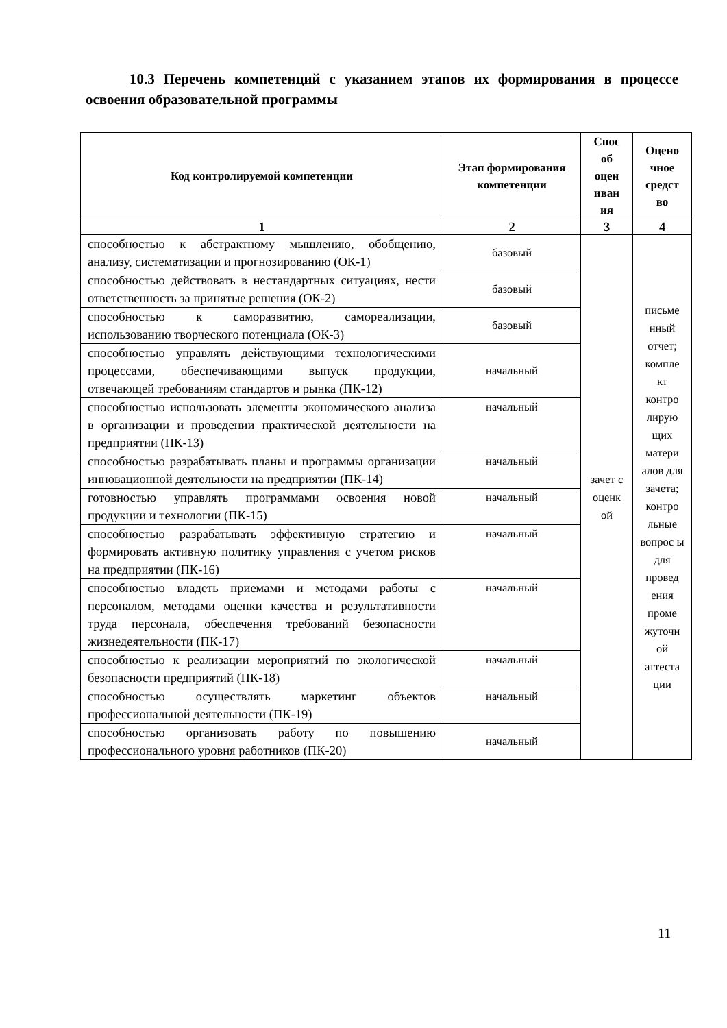10.3 Перечень компетенций с указанием этапов их формирования в процессе освоения образовательной программы
| Код контролируемой компетенции | Этап формирования компетенции | Спос об оцен иван ия | Оцено чное средст во |
| --- | --- | --- | --- |
| 1 | 2 | 3 | 4 |
| способностью к абстрактному мышлению, обобщению, анализу, систематизации и прогнозированию (ОК-1) | базовый | зачет с оценк ой | письме нный отчет; компле кт контро лирую щих матери алов для зачета; контро льные вопрос ы для провед ения проме жуточн ой аттеста ции |
| способностью действовать в нестандартных ситуациях, нести ответственность за принятые решения (ОК-2) | базовый | | |
| способностью к саморазвитию, самореализации, использованию творческого потенциала (ОК-3) | базовый | | |
| способностью управлять действующими технологическими процессами, обеспечивающими выпуск продукции, отвечающей требованиям стандартов и рынка (ПК-12) | начальный | | |
| способностью использовать элементы экономического анализа в организации и проведении практической деятельности на предприятии (ПК-13) | начальный | | |
| способностью разрабатывать планы и программы организации инновационной деятельности на предприятии (ПК-14) | начальный | | |
| готовностью управлять программами освоения новой продукции и технологии (ПК-15) | начальный | | |
| способностью разрабатывать эффективную стратегию и формировать активную политику управления с учетом рисков на предприятии (ПК-16) | начальный | | |
| способностью владеть приемами и методами работы с персоналом, методами оценки качества и результативности труда персонала, обеспечения требований безопасности жизнедеятельности (ПК-17) | начальный | | |
| способностью к реализации мероприятий по экологической безопасности предприятий (ПК-18) | начальный | | |
| способностью осуществлять маркетинг объектов профессиональной деятельности (ПК-19) | начальный | | |
| способностью организовать работу по повышению профессионального уровня работников (ПК-20) | начальный | | |
11